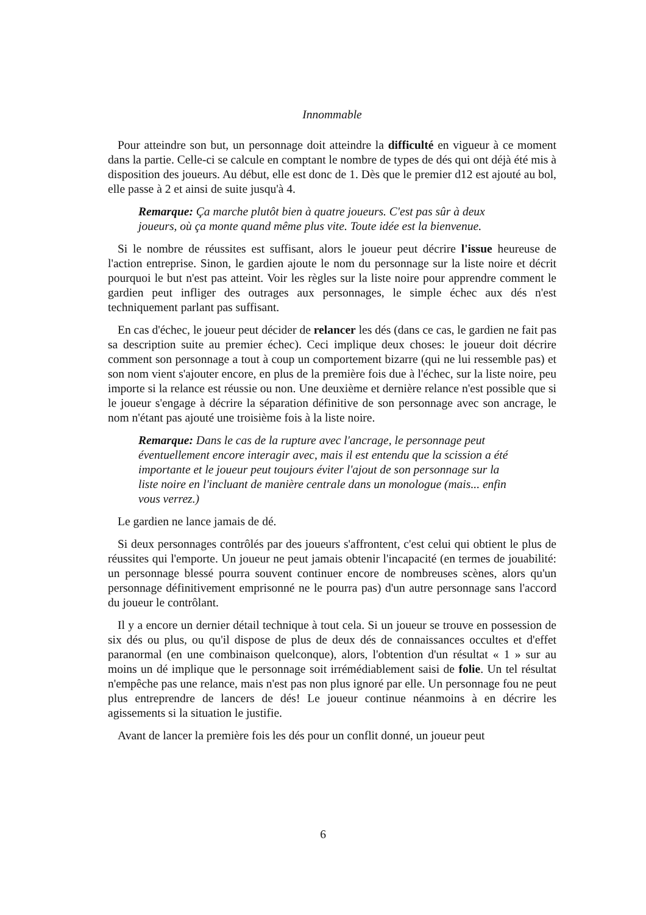Innommable
Pour atteindre son but, un personnage doit atteindre la difficulté en vigueur à ce moment dans la partie. Celle-ci se calcule en comptant le nombre de types de dés qui ont déjà été mis à disposition des joueurs. Au début, elle est donc de 1. Dès que le premier d12 est ajouté au bol, elle passe à 2 et ainsi de suite jusqu'à 4.
Remarque: Ça marche plutôt bien à quatre joueurs. C'est pas sûr à deux joueurs, où ça monte quand même plus vite. Toute idée est la bienvenue.
Si le nombre de réussites est suffisant, alors le joueur peut décrire l'issue heureuse de l'action entreprise. Sinon, le gardien ajoute le nom du personnage sur la liste noire et décrit pourquoi le but n'est pas atteint. Voir les règles sur la liste noire pour apprendre comment le gardien peut infliger des outrages aux personnages, le simple échec aux dés n'est techniquement parlant pas suffisant.
En cas d'échec, le joueur peut décider de relancer les dés (dans ce cas, le gardien ne fait pas sa description suite au premier échec). Ceci implique deux choses: le joueur doit décrire comment son personnage a tout à coup un comportement bizarre (qui ne lui ressemble pas) et son nom vient s'ajouter encore, en plus de la première fois due à l'échec, sur la liste noire, peu importe si la relance est réussie ou non. Une deuxième et dernière relance n'est possible que si le joueur s'engage à décrire la séparation définitive de son personnage avec son ancrage, le nom n'étant pas ajouté une troisième fois à la liste noire.
Remarque: Dans le cas de la rupture avec l'ancrage, le personnage peut éventuellement encore interagir avec, mais il est entendu que la scission a été importante et le joueur peut toujours éviter l'ajout de son personnage sur la liste noire en l'incluant de manière centrale dans un monologue (mais... enfin vous verrez.)
Le gardien ne lance jamais de dé.
Si deux personnages contrôlés par des joueurs s'affrontent, c'est celui qui obtient le plus de réussites qui l'emporte. Un joueur ne peut jamais obtenir l'incapacité (en termes de jouabilité: un personnage blessé pourra souvent continuer encore de nombreuses scènes, alors qu'un personnage définitivement emprisonné ne le pourra pas) d'un autre personnage sans l'accord du joueur le contrôlant.
Il y a encore un dernier détail technique à tout cela. Si un joueur se trouve en possession de six dés ou plus, ou qu'il dispose de plus de deux dés de connaissances occultes et d'effet paranormal (en une combinaison quelconque), alors, l'obtention d'un résultat « 1 » sur au moins un dé implique que le personnage soit irrémédiablement saisi de folie. Un tel résultat n'empêche pas une relance, mais n'est pas non plus ignoré par elle. Un personnage fou ne peut plus entreprendre de lancers de dés! Le joueur continue néanmoins à en décrire les agissements si la situation le justifie.
Avant de lancer la première fois les dés pour un conflit donné, un joueur peut
6